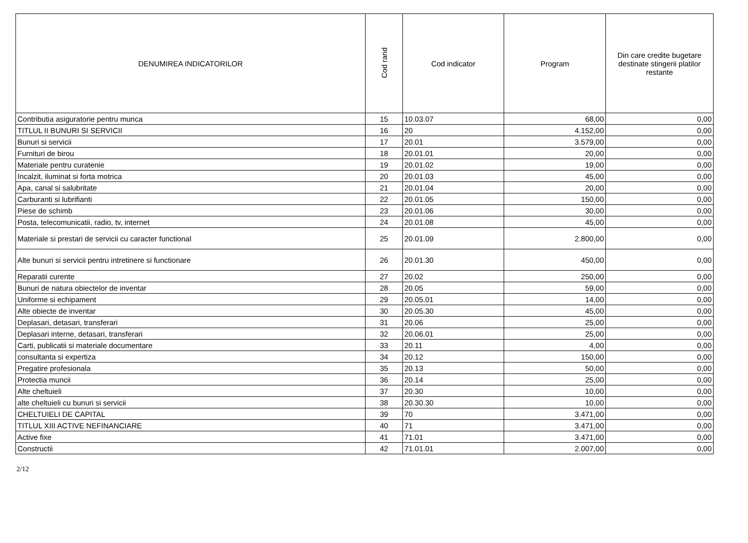| DENUMIREA INDICATORILOR | Cod rand | Cod indicator | Program | Din care credite bugetare destinate stingerii platilor restante |
| --- | --- | --- | --- | --- |
| Contributia asiguratorie pentru munca | 15 | 10.03.07 | 68,00 | 0,00 |
| TITLUL II BUNURI SI SERVICII | 16 | 20 | 4.152,00 | 0,00 |
| Bunuri si servicii | 17 | 20.01 | 3.579,00 | 0,00 |
| Furnituri de birou | 18 | 20.01.01 | 20,00 | 0,00 |
| Materiale pentru curatenie | 19 | 20.01.02 | 19,00 | 0,00 |
| Incalzit, iluminat si forta motrica | 20 | 20.01.03 | 45,00 | 0,00 |
| Apa, canal si salubritate | 21 | 20.01.04 | 20,00 | 0,00 |
| Carburanti si lubrifianti | 22 | 20.01.05 | 150,00 | 0,00 |
| Piese de schimb | 23 | 20.01.06 | 30,00 | 0,00 |
| Posta, telecomunicatii, radio, tv, internet | 24 | 20.01.08 | 45,00 | 0,00 |
| Materiale si prestari de servicii cu caracter functional | 25 | 20.01.09 | 2.800,00 | 0,00 |
| Alte bunuri si servicii pentru intretinere si functionare | 26 | 20.01.30 | 450,00 | 0,00 |
| Reparatii curente | 27 | 20.02 | 250,00 | 0,00 |
| Bunuri de natura obiectelor de inventar | 28 | 20.05 | 59,00 | 0,00 |
| Uniforme si echipament | 29 | 20.05.01 | 14,00 | 0,00 |
| Alte obiecte de inventar | 30 | 20.05.30 | 45,00 | 0,00 |
| Deplasari, detasari, transferari | 31 | 20.06 | 25,00 | 0,00 |
| Deplasari interne, detasari, transferari | 32 | 20.06.01 | 25,00 | 0,00 |
| Carti, publicatii si materiale documentare | 33 | 20.11 | 4,00 | 0,00 |
| consultanta si expertiza | 34 | 20.12 | 150,00 | 0,00 |
| Pregatire profesionala | 35 | 20.13 | 50,00 | 0,00 |
| Protectia muncii | 36 | 20.14 | 25,00 | 0,00 |
| Alte cheltuieli | 37 | 20.30 | 10,00 | 0,00 |
| alte cheltuieli cu bunuri si servicii | 38 | 20.30.30 | 10,00 | 0,00 |
| CHELTUIELI DE CAPITAL | 39 | 70 | 3.471,00 | 0,00 |
| TITLUL XIII ACTIVE NEFINANCIARE | 40 | 71 | 3.471,00 | 0,00 |
| Active fixe | 41 | 71.01 | 3.471,00 | 0,00 |
| Constructii | 42 | 71.01.01 | 2.007,00 | 0,00 |
2/12